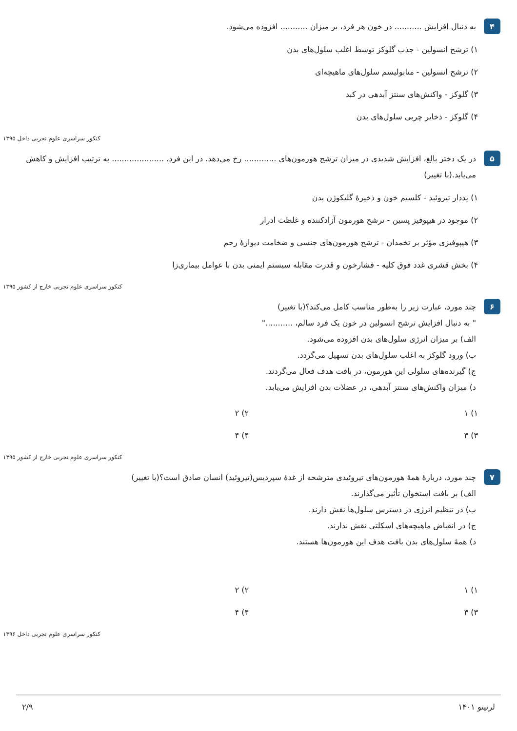۴
به دنبال افزایش ........... در خون هر فرد، بر میزان ........... افزوده می‌شود.
۱) ترشح انسولین - جذب گلوکز توسط اغلب سلول‌های بدن
۲) ترشح انسولین - متابولیسم سلول‌های ماهیچه‌ای
۳) گلوکز - واکنش‌های سنتز آبدهی در کبد
۴) گلوکز - ذخایر چربی سلول‌های بدن
کنکور سراسری علوم تجربی داخل ۱۳۹۵
۵
در یک دختر بالغ، افزایش شدیدی در میزان ترشح هورمون‌های ............. رخ می‌دهد. در این فرد، ..................... به ترتیب افزایش و کاهش می‌یابد.(با تغییر)
۱) یددار تیروئید - کلسیم خون و ذخیرهٔ گلیکوژن بدن
۲) موجود در هیپوفیز پسین - ترشح هورمون آزادکننده و غلظت ادرار
۳) هیپوفیزی مؤثر بر تخمدان - ترشح هورمون‌های جنسی و ضخامت دیوارهٔ رحم
۴) بخش قشری غدد فوق کلیه - فشارخون و قدرت مقابله سیستم ایمنی بدن با عوامل بیماری‌زا
کنکور سراسری علوم تجربی خارج از کشور ۱۳۹۵
۶
چند مورد، عبارت زیر را به‌طور مناسب کامل می‌کند؟(با تغییر)
" به دنبال افزایش ترشح انسولین در خون یک فرد سالم، ..........."
الف) بر میزان انرژی سلول‌های بدن افزوده می‌شود.
ب) ورود گلوکز به اغلب سلول‌های بدن تسهیل می‌گردد.
ج) گیرنده‌های سلولی این هورمون، در بافت هدف فعال می‌گردند.
د) میزان واکنش‌های سنتز آبدهی، در عضلات بدن افزایش می‌یابد.
۱) ۱
۲) ۲
۳) ۳
۴) ۴
کنکور سراسری علوم تجربی خارج از کشور ۱۳۹۵
۷
چند مورد، دربارهٔ همهٔ هورمون‌های تیروئیدی مترشحه از غدهٔ سپردیس(تیروئید) انسان صادق است؟(با تغییر)
الف) بر بافت استخوان تأثیر می‌گذارند.
ب) در تنظیم انرژی در دسترس سلول‌ها نقش دارند.
ج) در انقباض ماهیچه‌های اسکلتی نقش ندارند.
د) همهٔ سلول‌های بدن بافت هدف این هورمون‌ها هستند.
۱) ۱
۲) ۲
۳) ۳
۴) ۴
کنکور سراسری علوم تجربی داخل ۱۳۹۶
لرنیتو ۱۴۰۱ ۲/۹